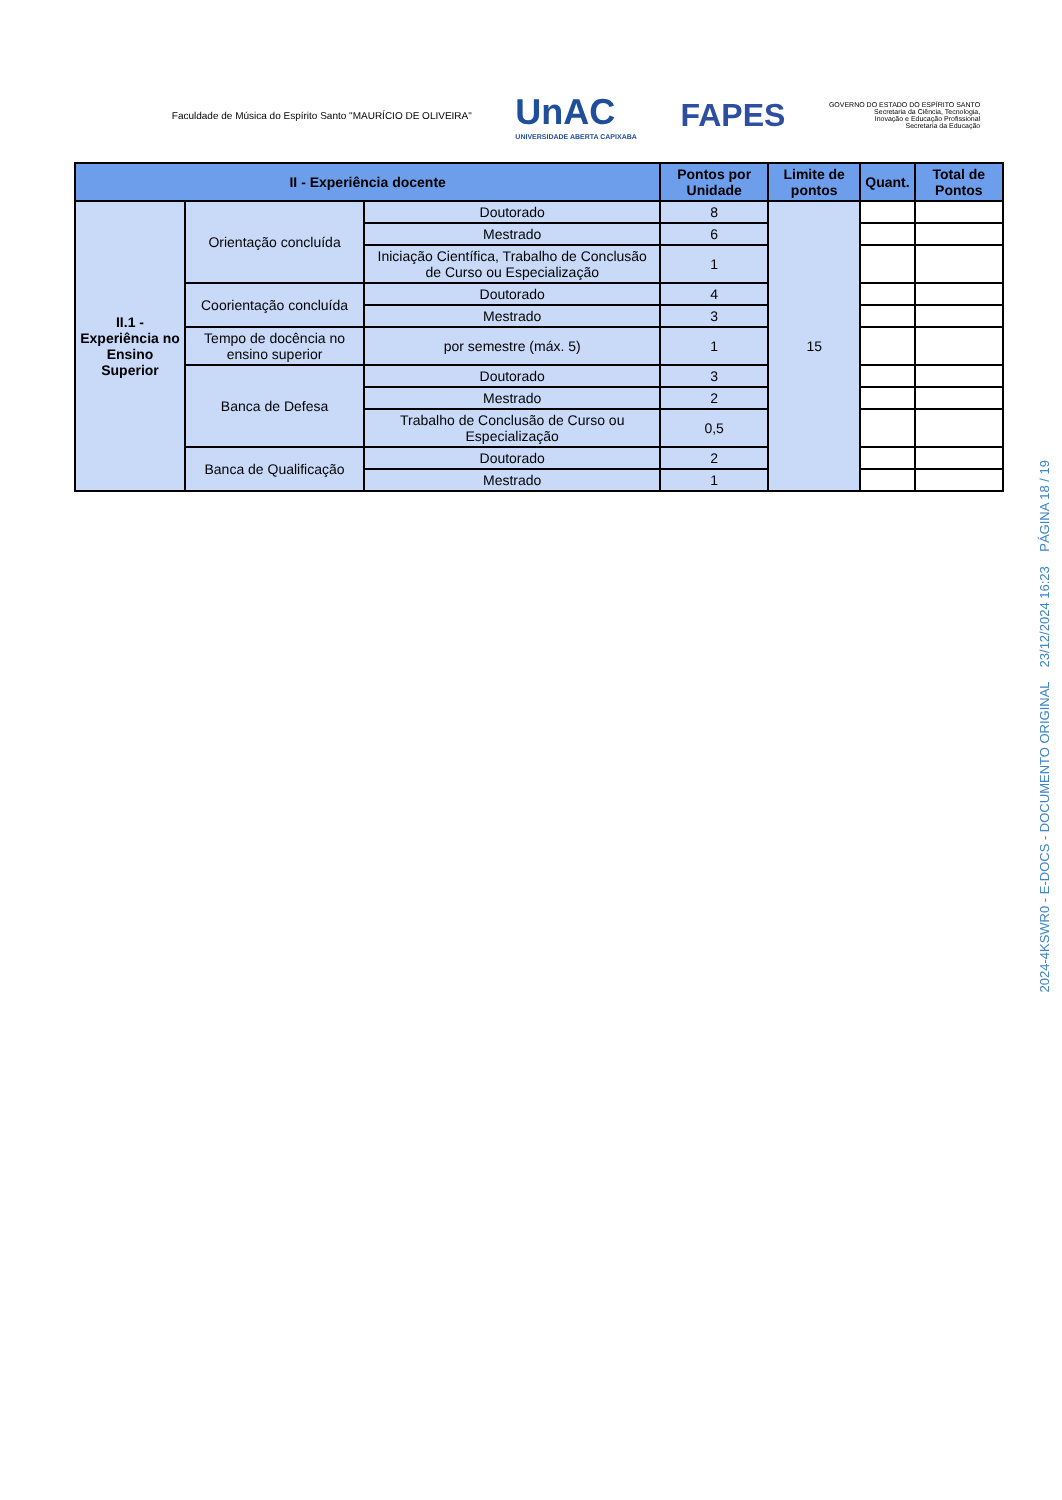Faculdade de Música do Espírito Santo "MAURÍCIO DE OLIVEIRA"
UnAC
UNIVERSIDADE ABERTA CAPIXABA
FAPES
GOVERNO DO ESTADO DO ESPÍRITO SANTO
Secretaria da Ciência, Tecnologia,
Inovação e Educação Profissional
Secretaria da Educação
| II - Experiência docente | | | Pontos por Unidade | Limite de pontos | Quant. | Total de Pontos |
| --- | --- | --- | --- | --- | --- | --- |
| II.1 - Experiência no Ensino Superior | Orientação concluída | Doutorado | 8 | 15 | | |
| | | Mestrado | 6 | | | |
| | | Iniciação Científica, Trabalho de Conclusão de Curso ou Especialização | 1 | | | |
| | Coorientação concluída | Doutorado | 4 | | | |
| | | Mestrado | 3 | | | |
| | Tempo de docência no ensino superior | por semestre (máx. 5) | 1 | | | |
| | Banca de Defesa | Doutorado | 3 | | | |
| | | Mestrado | 2 | | | |
| | | Trabalho de Conclusão de Curso ou Especialização | 0,5 | | | |
| | Banca de Qualificação | Doutorado | 2 | | | |
| | | Mestrado | 1 | | | |
2024-4KSWR0 - E-DOCS - DOCUMENTO ORIGINAL 23/12/2024 16:23 PÁGINA 18 / 19